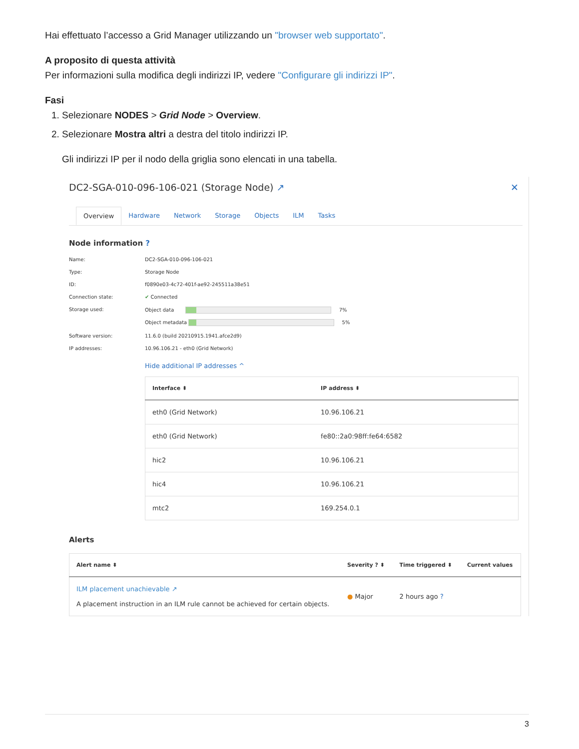Hai effettuato l’accesso a Grid Manager utilizzando un "browser web supportato".
A proposito di questa attività
Per informazioni sulla modifica degli indirizzi IP, vedere "Configurare gli indirizzi IP".
Fasi
1. Selezionare NODES > Grid Node > Overview.
2. Selezionare Mostra altri a destra del titolo indirizzi IP.
Gli indirizzi IP per il nodo della griglia sono elencati in una tabella.
DC2-SGA-010-096-106-021 (Storage Node) ↗ ✕
Overview Hardware Network Storage Objects ILM Tasks
Node information ?
Name:
DC2-SGA-010-096-106-021
Type:
Storage Node
ID:
f0890e03-4c72-401f-ae92-245511a38e51
Connection state:
✔ Connected
Storage used:
Object data 7%
Object metadata 5%
Software version:
11.6.0 (build 20210915.1941.afce2d9)
IP addresses:
10.96.106.21 - eth0 (Grid Network)
Hide additional IP addresses ^
| Interface ⬍ | IP address ⬍ |
| --- | --- |
| eth0 (Grid Network) | 10.96.106.21 |
| eth0 (Grid Network) | fe80::2a0:98ff:fe64:6582 |
| hic2 | 10.96.106.21 |
| hic4 | 10.96.106.21 |
| mtc2 | 169.254.0.1 |
Alerts
| Alert name ⬍ | Severity ? ⬍ | Time triggered ⬍ | Current values |
| --- | --- | --- | --- |
| ILM placement unachievable ↗ A placement instruction in an ILM rule cannot be achieved for certain objects. | ● Major | 2 hours ago ? | |
3